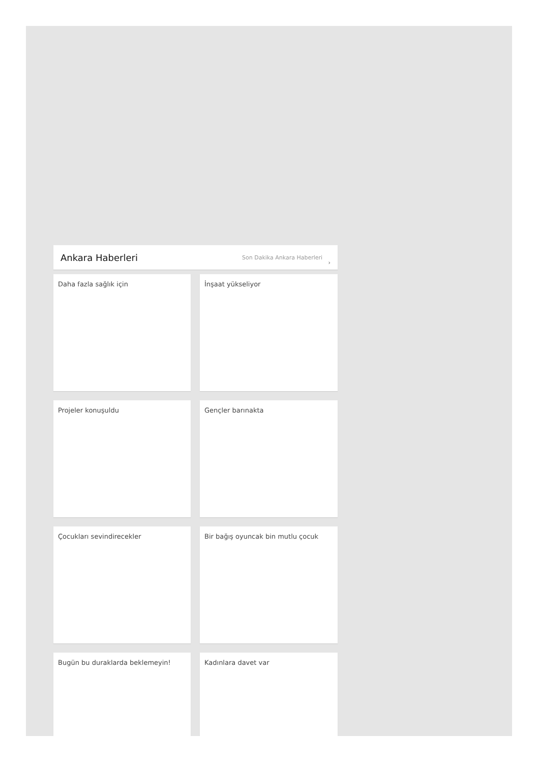Ankara Haberleri
Son Dakika Ankara Haberleri ›
Daha fazla sağlık için
İnşaat yükseliyor
Projeler konuşuldu
Gençler barınakta
Çocukları sevindirecekler
Bir bağış oyuncak bin mutlu çocuk
Bugün bu duraklarda beklemeyin!
Kadınlara davet var